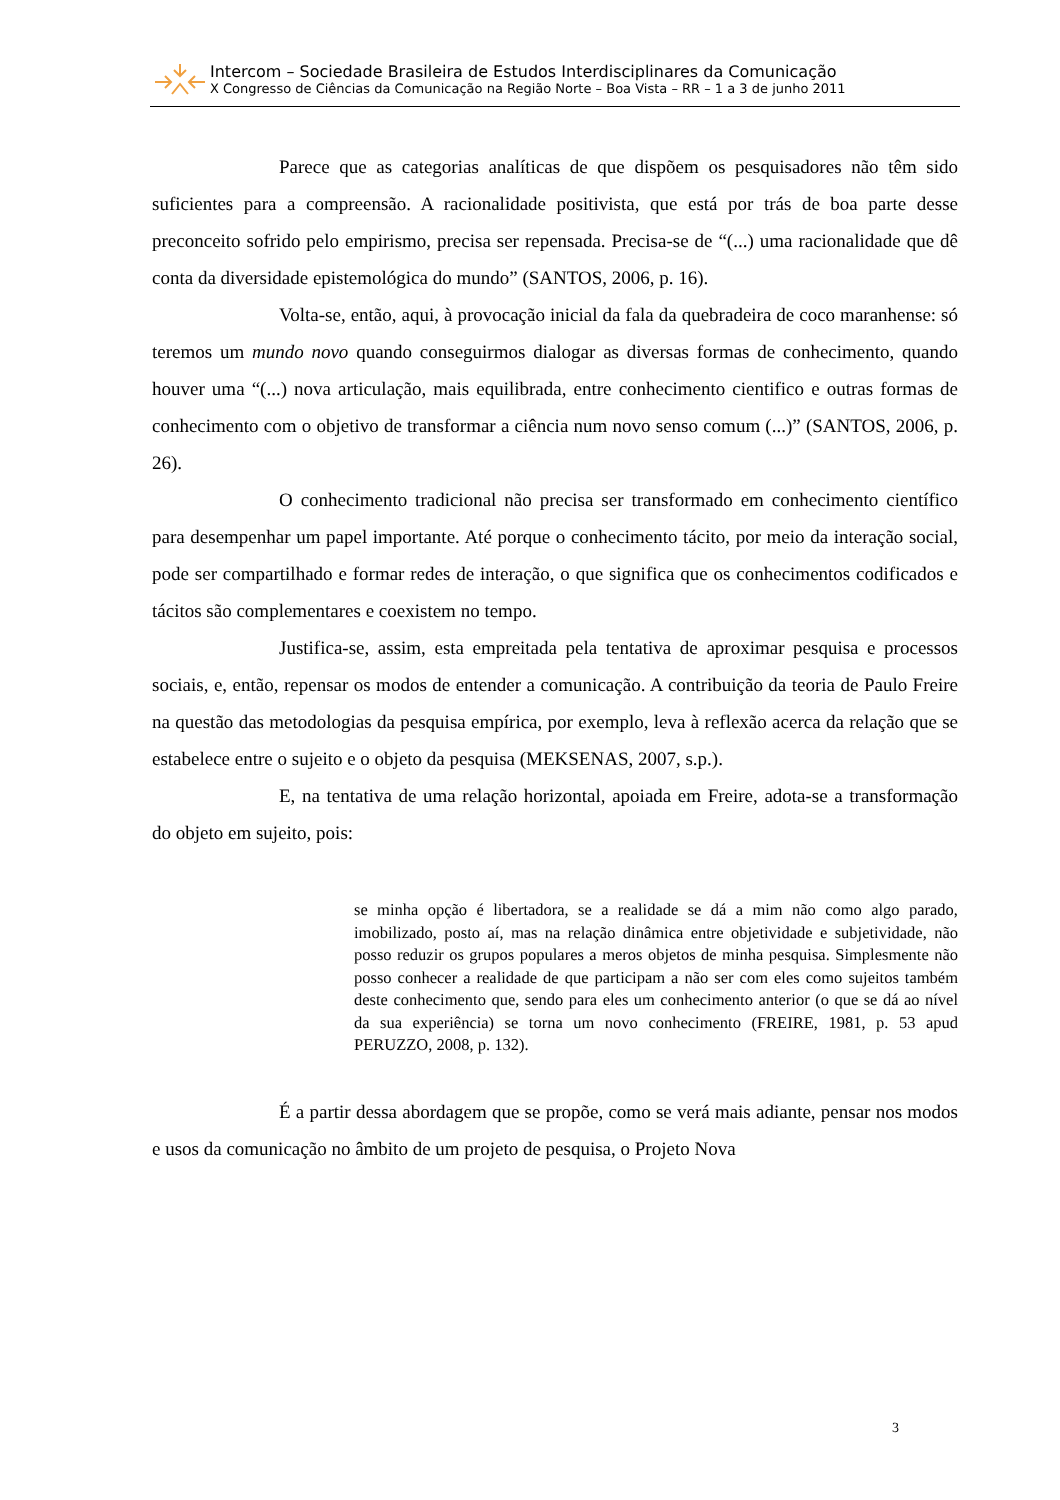Intercom – Sociedade Brasileira de Estudos Interdisciplinares da Comunicação
X Congresso de Ciências da Comunicação na Região Norte – Boa Vista – RR – 1 a 3 de junho 2011
Parece que as categorias analíticas de que dispõem os pesquisadores não têm sido suficientes para a compreensão. A racionalidade positivista, que está por trás de boa parte desse preconceito sofrido pelo empirismo, precisa ser repensada. Precisa-se de “(...) uma racionalidade que dê conta da diversidade epistemológica do mundo” (SANTOS, 2006, p. 16).
Volta-se, então, aqui, à provocação inicial da fala da quebradeira de coco maranhense: só teremos um mundo novo quando conseguirmos dialogar as diversas formas de conhecimento, quando houver uma “(...) nova articulação, mais equilibrada, entre conhecimento cientifico e outras formas de conhecimento com o objetivo de transformar a ciência num novo senso comum (...)” (SANTOS, 2006, p. 26).
O conhecimento tradicional não precisa ser transformado em conhecimento científico para desempenhar um papel importante. Até porque o conhecimento tácito, por meio da interação social, pode ser compartilhado e formar redes de interação, o que significa que os conhecimentos codificados e tácitos são complementares e coexistem no tempo.
Justifica-se, assim, esta empreitada pela tentativa de aproximar pesquisa e processos sociais, e, então, repensar os modos de entender a comunicação. A contribuição da teoria de Paulo Freire na questão das metodologias da pesquisa empírica, por exemplo, leva à reflexão acerca da relação que se estabelece entre o sujeito e o objeto da pesquisa (MEKSENAS, 2007, s.p.).
E, na tentativa de uma relação horizontal, apoiada em Freire, adota-se a transformação do objeto em sujeito, pois:
se minha opção é libertadora, se a realidade se dá a mim não como algo parado, imobilizado, posto aí, mas na relação dinâmica entre objetividade e subjetividade, não posso reduzir os grupos populares a meros objetos de minha pesquisa. Simplesmente não posso conhecer a realidade de que participam a não ser com eles como sujeitos também deste conhecimento que, sendo para eles um conhecimento anterior (o que se dá ao nível da sua experiência) se torna um novo conhecimento (FREIRE, 1981, p. 53 apud PERUZZO, 2008, p. 132).
É a partir dessa abordagem que se propõe, como se verá mais adiante, pensar nos modos e usos da comunicação no âmbito de um projeto de pesquisa, o Projeto Nova
3